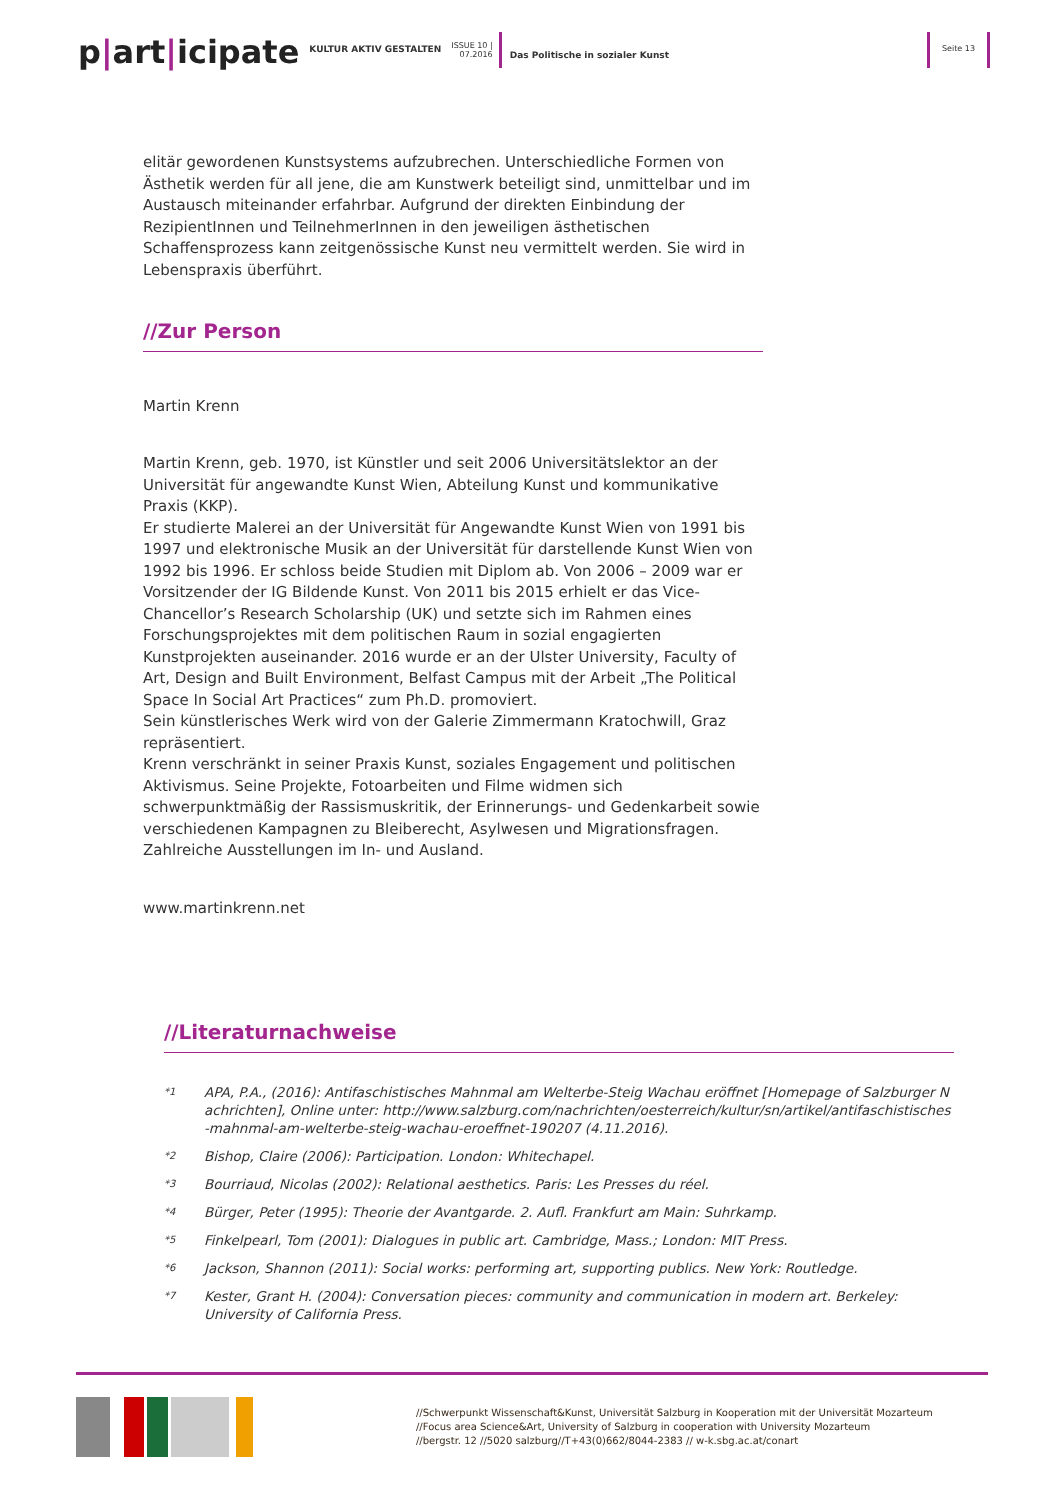p|art|icipate
KULTUR AKTIV GESTALTEN
ISSUE 10 |
07.2016
Das Politische in sozialer Kunst
Seite 13
elitär gewordenen Kunstsystems aufzubrechen. Unterschiedliche Formen von Ästhetik werden für all jene, die am Kunstwerk beteiligt sind, unmittelbar und im Austausch miteinander erfahrbar. Aufgrund der direkten Einbindung der RezipientInnen und TeilnehmerInnen in den jeweiligen ästhetischen Schaffensprozess kann zeitgenössische Kunst neu vermittelt werden. Sie wird in Lebenspraxis überführt.
//Zur Person
Martin Krenn
Martin Krenn, geb. 1970, ist Künstler und seit 2006 Universitätslektor an der Universität für angewandte Kunst Wien, Abteilung Kunst und kommunikative Praxis (KKP).
Er studierte Malerei an der Universität für Angewandte Kunst Wien von 1991 bis 1997 und elektronische Musik an der Universität für darstellende Kunst Wien von 1992 bis 1996. Er schloss beide Studien mit Diplom ab. Von 2006 – 2009 war er Vorsitzender der IG Bildende Kunst. Von 2011 bis 2015 erhielt er das Vice-Chancellor’s Research Scholarship (UK) und setzte sich im Rahmen eines Forschungsprojektes mit dem politischen Raum in sozial engagierten Kunstprojekten auseinander. 2016 wurde er an der Ulster University, Faculty of Art, Design and Built Environment, Belfast Campus mit der Arbeit „The Political Space In Social Art Practices“ zum Ph.D. promoviert.
Sein künstlerisches Werk wird von der Galerie Zimmermann Kratochwill, Graz repräsentiert.
Krenn verschränkt in seiner Praxis Kunst, soziales Engagement und politischen Aktivismus. Seine Projekte, Fotoarbeiten und Filme widmen sich schwerpunktmäßig der Rassismuskritik, der Erinnerungs- und Gedenkarbeit sowie verschiedenen Kampagnen zu Bleiberecht, Asylwesen und Migrationsfragen.
Zahlreiche Ausstellungen im In- und Ausland.
www.martinkrenn.net
//Literaturnachweise
*1 APA, P.A., (2016): Antifaschistisches Mahnmal am Welterbe-Steig Wachau eröffnet [Homepage of Salzburger Nachrichten], Online unter: http://www.salzburg.com/nachrichten/oesterreich/kultur/sn/artikel/antifaschistisches-mahnmal-am-welterbe-steig-wachau-eroeffnet-190207 (4.11.2016).
*2 Bishop, Claire (2006): Participation. London: Whitechapel.
*3 Bourriaud, Nicolas (2002): Relational aesthetics. Paris: Les Presses du réel.
*4 Bürger, Peter (1995): Theorie der Avantgarde. 2. Aufl. Frankfurt am Main: Suhrkamp.
*5 Finkelpearl, Tom (2001): Dialogues in public art. Cambridge, Mass.; London: MIT Press.
*6 Jackson, Shannon (2011): Social works: performing art, supporting publics. New York: Routledge.
*7 Kester, Grant H. (2004): Conversation pieces: community and communication in modern art. Berkeley: University of California Press.
//Schwerpunkt Wissenschaft&Kunst, Universität Salzburg in Kooperation mit der Universität Mozarteum
//Focus area Science&Art, University of Salzburg in cooperation with University Mozarteum
//bergstr. 12 //5020 salzburg//T+43(0)662/8044-2383 // w-k.sbg.ac.at/conart